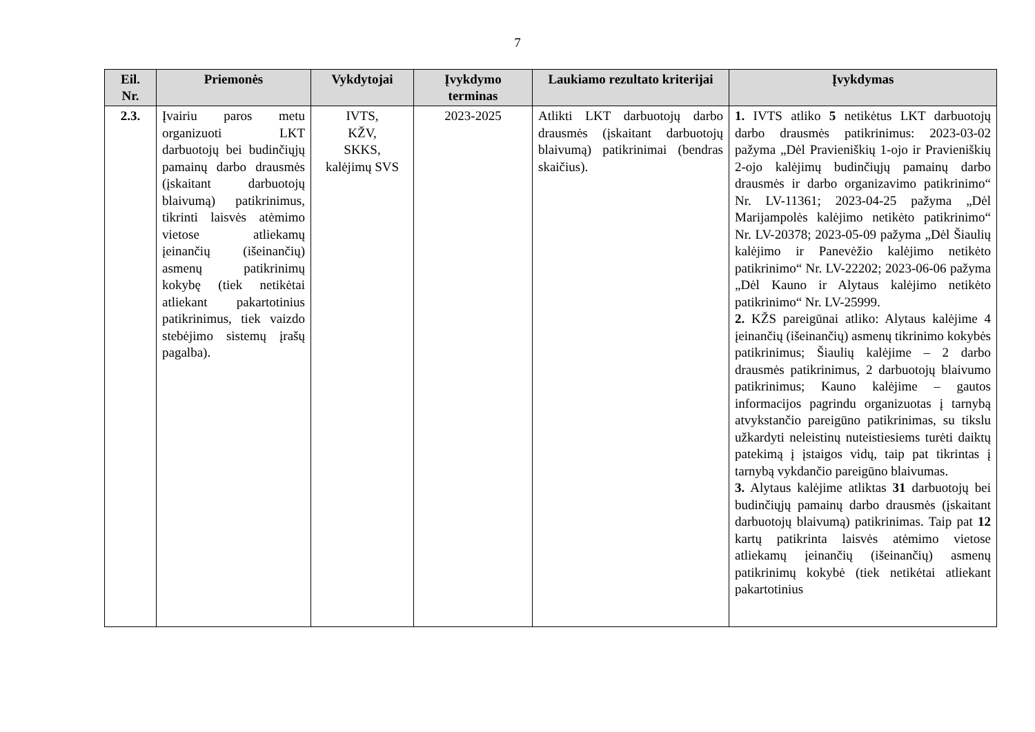7
| Eil. Nr. | Priemonės | Vykdytojai | Įvykdymo terminas | Laukiamo rezultato kriterijai | Įvykdymas |
| --- | --- | --- | --- | --- | --- |
| 2.3. | Įvairiu paros metu organizuoti LKT darbuotojų bei budinčiųjų pamainų darbo drausmės (įskaitant darbuotojų blaivumą) patikrinimus, tikrinti laisvės atėmimo vietose atliekamų įeinančių (išeinančių) asmenų patikrinimų kokybę (tiek netikėtai atliekant pakartotinius patikrinimus, tiek vaizdo stebėjimo sistemų įrašų pagalba). | IVTS, KŽV, SKKS, kalėjimų SVS | 2023-2025 | Atlikti LKT darbuotojų darbo drausmės (įskaitant darbuotojų blaivumą) patikrinimai (bendras skaičius). | 1. IVTS atliko 5 netikėtus LKT darbuotojų darbo drausmės patikrinimus: 2023-03-02 pažyma „Dėl Pravieniškių 1-ojo ir Pravieniškių 2-ojo kalėjimų budinčiųjų pamainų darbo drausmės ir darbo organizavimo patikrinimo“ Nr. LV-11361; 2023-04-25 pažyma „Dėl Marijampolės kalėjimo netikėto patikrinimo“ Nr. LV-20378; 2023-05-09 pažyma „Dėl Šiaulių kalėjimo ir Panevėžio kalėjimo netikėto patikrinimo“ Nr. LV-22202; 2023-06-06 pažyma „Dėl Kauno ir Alytaus kalėjimo netikėto patikrinimo“ Nr. LV-25999. 2. KŽS pareigūnai atliko: Alytaus kalėjime 4 įeinančių (išeinančių) asmenų tikrinimo kokybės patikrinimus; Šiaulių kalėjime – 2 darbo drausmės patikrinimus, 2 darbuotojų blaivumo patikrinimus; Kauno kalėjime – gautos informacijos pagrindu organizuotas į tarnybą atvykstančio pareigūno patikrinimas, su tikslu užkardyti neleistinų nuteistiesiems turėti daiktų patekimą į įstaigos vidų, taip pat tikrintas į tarnybą vykdančio pareigūno blaivumas. 3. Alytaus kalėjime atliktas 31 darbuotojų bei budinčiųjų pamainų darbo drausmės (įskaitant darbuotojų blaivumą) patikrinimas. Taip pat 12 kartų patikrinta laisvės atėmimo vietose atliekamų įeinančių (išeinančių) asmenų patikrinimų kokybė (tiek netikėtai atliekant pakartotinius |